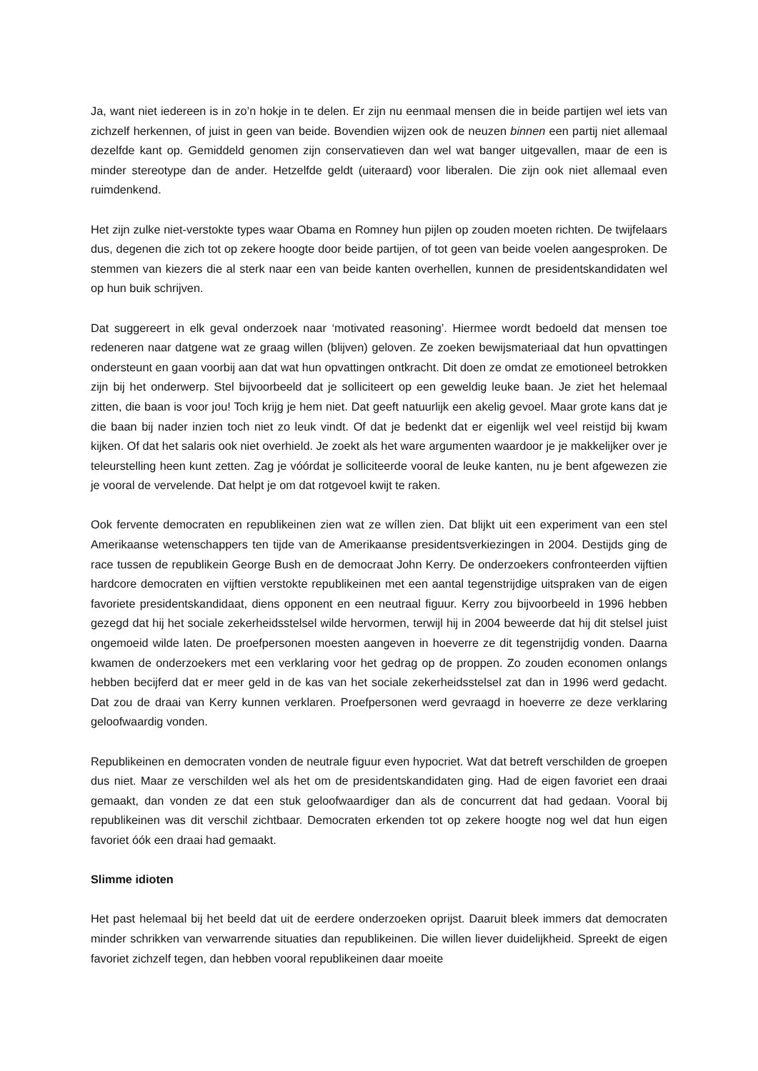Ja, want niet iedereen is in zo’n hokje in te delen. Er zijn nu eenmaal mensen die in beide partijen wel iets van zichzelf herkennen, of juist in geen van beide. Bovendien wijzen ook de neuzen binnen een partij niet allemaal dezelfde kant op. Gemiddeld genomen zijn conservatieven dan wel wat banger uitgevallen, maar de een is minder stereotype dan de ander. Hetzelfde geldt (uiteraard) voor liberalen. Die zijn ook niet allemaal even ruimdenkend.
Het zijn zulke niet-verstokte types waar Obama en Romney hun pijlen op zouden moeten richten. De twijfelaars dus, degenen die zich tot op zekere hoogte door beide partijen, of tot geen van beide voelen aangesproken. De stemmen van kiezers die al sterk naar een van beide kanten overhellen, kunnen de presidentskandidaten wel op hun buik schrijven.
Dat suggereert in elk geval onderzoek naar ‘motivated reasoning’. Hiermee wordt bedoeld dat mensen toe redeneren naar datgene wat ze graag willen (blijven) geloven. Ze zoeken bewijsmateriaal dat hun opvattingen ondersteunt en gaan voorbij aan dat wat hun opvattingen ontkracht. Dit doen ze omdat ze emotioneel betrokken zijn bij het onderwerp. Stel bijvoorbeeld dat je solliciteert op een geweldig leuke baan. Je ziet het helemaal zitten, die baan is voor jou! Toch krijg je hem niet. Dat geeft natuurlijk een akelig gevoel. Maar grote kans dat je die baan bij nader inzien toch niet zo leuk vindt. Of dat je bedenkt dat er eigenlijk wel veel reistijd bij kwam kijken. Of dat het salaris ook niet overhield. Je zoekt als het ware argumenten waardoor je je makkelijker over je teleurstelling heen kunt zetten. Zag je vóórdat je solliciteerde vooral de leuke kanten, nu je bent afgewezen zie je vooral de vervelende. Dat helpt je om dat rotgevoel kwijt te raken.
Ook fervente democraten en republikeinen zien wat ze wíllen zien. Dat blijkt uit een experiment van een stel Amerikaanse wetenschappers ten tijde van de Amerikaanse presidentsverkiezingen in 2004. Destijds ging de race tussen de republikein George Bush en de democraat John Kerry. De onderzoekers confronteerden vijftien hardcore democraten en vijftien verstokte republikeinen met een aantal tegenstrijdige uitspraken van de eigen favoriete presidentskandidaat, diens opponent en een neutraal figuur. Kerry zou bijvoorbeeld in 1996 hebben gezegd dat hij het sociale zekerheidsstelsel wilde hervormen, terwijl hij in 2004 beweerde dat hij dit stelsel juist ongemoeid wilde laten. De proefpersonen moesten aangeven in hoeverre ze dit tegenstrijdig vonden. Daarna kwamen de onderzoekers met een verklaring voor het gedrag op de proppen. Zo zouden economen onlangs hebben becijferd dat er meer geld in de kas van het sociale zekerheidsstelsel zat dan in 1996 werd gedacht. Dat zou de draai van Kerry kunnen verklaren. Proefpersonen werd gevraagd in hoeverre ze deze verklaring geloofwaardig vonden.
Republikeinen en democraten vonden de neutrale figuur even hypocriet. Wat dat betreft verschilden de groepen dus niet. Maar ze verschilden wel als het om de presidentskandidaten ging. Had de eigen favoriet een draai gemaakt, dan vonden ze dat een stuk geloofwaardiger dan als de concurrent dat had gedaan. Vooral bij republikeinen was dit verschil zichtbaar. Democraten erkenden tot op zekere hoogte nog wel dat hun eigen favoriet óók een draai had gemaakt.
Slimme idioten
Het past helemaal bij het beeld dat uit de eerdere onderzoeken oprijst. Daaruit bleek immers dat democraten minder schrikken van verwarrende situaties dan republikeinen. Die willen liever duidelijkheid. Spreekt de eigen favoriet zichzelf tegen, dan hebben vooral republikeinen daar moeite